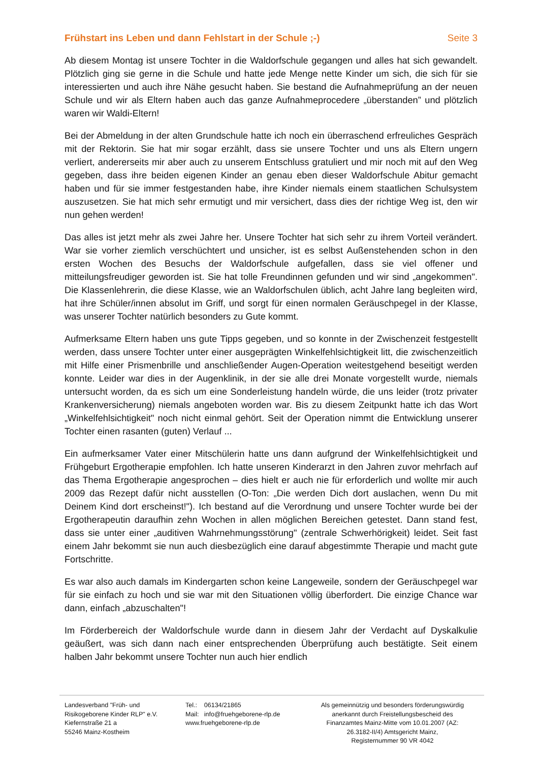Frühstart ins Leben und dann Fehlstart in der Schule ;-) Seite 3
Ab diesem Montag ist unsere Tochter in die Waldorfschule gegangen und alles hat sich gewandelt. Plötzlich ging sie gerne in die Schule und hatte jede Menge nette Kinder um sich, die sich für sie interessierten und auch ihre Nähe gesucht haben. Sie bestand die Aufnahmeprüfung an der neuen Schule und wir als Eltern haben auch das ganze Aufnahmeprocedere „überstanden” und plötzlich waren wir Waldi-Eltern!
Bei der Abmeldung in der alten Grundschule hatte ich noch ein überraschend erfreuliches Gespräch mit der Rektorin. Sie hat mir sogar erzählt, dass sie unsere Tochter und uns als Eltern ungern verliert, andererseits mir aber auch zu unserem Entschluss gratuliert und mir noch mit auf den Weg gegeben, dass ihre beiden eigenen Kinder an genau eben dieser Waldorfschule Abitur gemacht haben und für sie immer festgestanden habe, ihre Kinder niemals einem staatlichen Schulsystem auszusetzen. Sie hat mich sehr ermutigt und mir versichert, dass dies der richtige Weg ist, den wir nun gehen werden!
Das alles ist jetzt mehr als zwei Jahre her. Unsere Tochter hat sich sehr zu ihrem Vorteil verändert. War sie vorher ziemlich verschüchtert und unsicher, ist es selbst Außenstehenden schon in den ersten Wochen des Besuchs der Waldorfschule aufgefallen, dass sie viel offener und mitteilungsfreudiger geworden ist. Sie hat tolle Freundinnen gefunden und wir sind „angekommen". Die Klassenlehrerin, die diese Klasse, wie an Waldorfschulen üblich, acht Jahre lang begleiten wird, hat ihre Schüler/innen absolut im Griff, und sorgt für einen normalen Geräuschpegel in der Klasse, was unserer Tochter natürlich besonders zu Gute kommt.
Aufmerksame Eltern haben uns gute Tipps gegeben, und so konnte in der Zwischenzeit festgestellt werden, dass unsere Tochter unter einer ausgeprägten Winkelfehlsichtigkeit litt, die zwischenzeitlich mit Hilfe einer Prismenbrille und anschließender Augen-Operation weitestgehend beseitigt werden konnte. Leider war dies in der Augenklinik, in der sie alle drei Monate vorgestellt wurde, niemals untersucht worden, da es sich um eine Sonderleistung handeln würde, die uns leider (trotz privater Krankenversicherung) niemals angeboten worden war. Bis zu diesem Zeitpunkt hatte ich das Wort „Winkelfehlsichtigkeit" noch nicht einmal gehört. Seit der Operation nimmt die Entwicklung unserer Tochter einen rasanten (guten) Verlauf ...
Ein aufmerksamer Vater einer Mitschülerin hatte uns dann aufgrund der Winkelfehlsichtigkeit und Frühgeburt Ergotherapie empfohlen. Ich hatte unseren Kinderarzt in den Jahren zuvor mehrfach auf das Thema Ergotherapie angesprochen – dies hielt er auch nie für erforderlich und wollte mir auch 2009 das Rezept dafür nicht ausstellen (O-Ton: „Die werden Dich dort auslachen, wenn Du mit Deinem Kind dort erscheinst!"). Ich bestand auf die Verordnung und unsere Tochter wurde bei der Ergotherapeutin daraufhin zehn Wochen in allen möglichen Bereichen getestet. Dann stand fest, dass sie unter einer „auditiven Wahrnehmungsstörung" (zentrale Schwerhörigkeit) leidet. Seit fast einem Jahr bekommt sie nun auch diesbezüglich eine darauf abgestimmte Therapie und macht gute Fortschritte.
Es war also auch damals im Kindergarten schon keine Langeweile, sondern der Geräuschpegel war für sie einfach zu hoch und sie war mit den Situationen völlig überfordert. Die einzige Chance war dann, einfach „abzuschalten"!
Im Förderbereich der Waldorfschule wurde dann in diesem Jahr der Verdacht auf Dyskalkulie geäußert, was sich dann nach einer entsprechenden Überprüfung auch bestätigte. Seit einem halben Jahr bekommt unsere Tochter nun auch hier endlich
Landesverband "Früh- und
Risikogeborene Kinder RLP" e.V.
Kiefernstraße 21 a
55246 Mainz-Kostheim
Tel.: 06134/21865
Mail: info@fruehgeborene-rlp.de
www.fruehgeborene-rlp.de
Als gemeinnützig und besonders förderungswürdig
anerkannt durch Freistellungsbescheid des
Finanzamtes Mainz-Mitte vom 10.01.2007 (AZ:
26.3182-II/4) Amtsgericht Mainz,
Registernummer 90 VR 4042